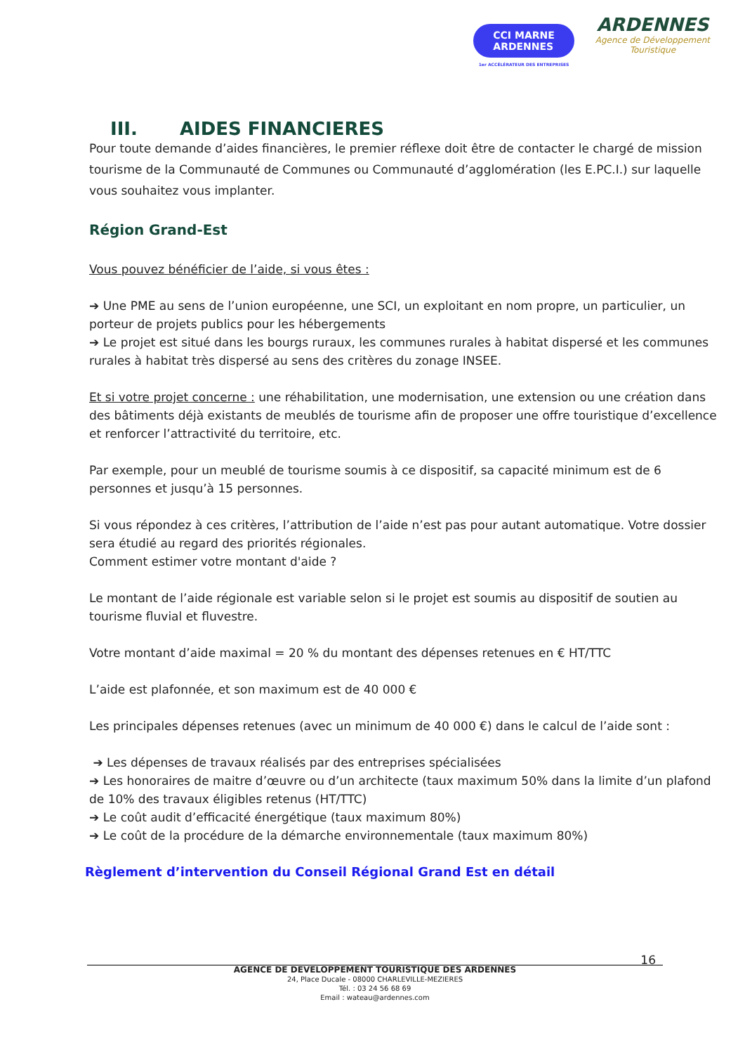CCI MARNE
ARDENNES
1er ACCÉLÉRATEUR DES ENTREPRISES
ARDENNES
Agence de Développement
Touristique
III. AIDES FINANCIERES
Pour toute demande d’aides financières, le premier réflexe doit être de contacter le chargé de mission tourisme de la Communauté de Communes ou Communauté d’agglomération (les E.PC.I.) sur laquelle vous souhaitez vous implanter.
Région Grand-Est
Vous pouvez bénéficier de l’aide, si vous êtes :
➔ Une PME au sens de l’union européenne, une SCI, un exploitant en nom propre, un particulier, un porteur de projets publics pour les hébergements
➔ Le projet est situé dans les bourgs ruraux, les communes rurales à habitat dispersé et les communes rurales à habitat très dispersé au sens des critères du zonage INSEE.
Et si votre projet concerne : une réhabilitation, une modernisation, une extension ou une création dans des bâtiments déjà existants de meublés de tourisme afin de proposer une offre touristique d’excellence et renforcer l’attractivité du territoire, etc.
Par exemple, pour un meublé de tourisme soumis à ce dispositif, sa capacité minimum est de 6 personnes et jusqu’à 15 personnes.
Si vous répondez à ces critères, l’attribution de l’aide n’est pas pour autant automatique. Votre dossier sera étudié au regard des priorités régionales.
Comment estimer votre montant d'aide ?
Le montant de l’aide régionale est variable selon si le projet est soumis au dispositif de soutien au tourisme fluvial et fluvestre.
Votre montant d’aide maximal = 20 % du montant des dépenses retenues en € HT/TTC
L’aide est plafonnée, et son maximum est de 40 000 €
Les principales dépenses retenues (avec un minimum de 40 000 €) dans le calcul de l’aide sont :
➔ Les dépenses de travaux réalisés par des entreprises spécialisées
➔ Les honoraires de maitre d’œuvre ou d’un architecte (taux maximum 50% dans la limite d’un plafond de 10% des travaux éligibles retenus (HT/TTC)
➔ Le coût audit d’efficacité énergétique (taux maximum 80%)
➔ Le coût de la procédure de la démarche environnementale (taux maximum 80%)
Règlement d’intervention du Conseil Régional Grand Est en détail
16
AGENCE DE DEVELOPPEMENT TOURISTIQUE DES ARDENNES
24, Place Ducale - 08000 CHARLEVILLE-MEZIERES
Tél. : 03 24 56 68 69
Email : wateau@ardennes.com